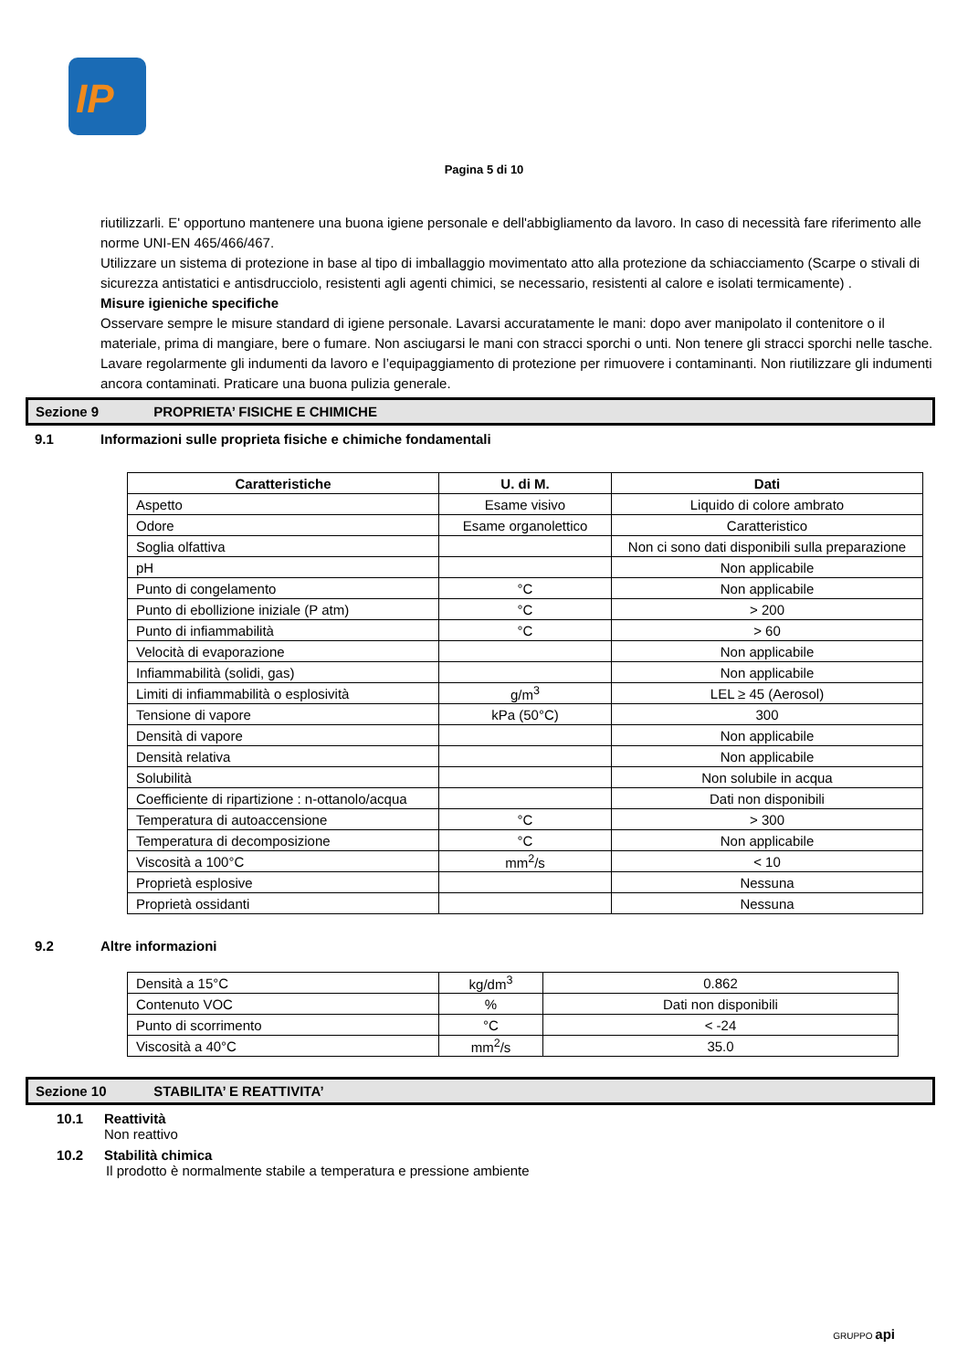IP
Pagina 5 di 10
riutilizzarli. E' opportuno mantenere una buona igiene personale e dell'abbigliamento da lavoro. In caso di necessità fare riferimento alle norme UNI-EN 465/466/467.
Utilizzare un sistema di protezione in base al tipo di imballaggio movimentato atto alla protezione da schiacciamento (Scarpe o stivali di sicurezza antistatici e antisdrucciolo, resistenti agli agenti chimici, se necessario, resistenti al calore e isolati termicamente) .
Misure igieniche specifiche
Osservare sempre le misure standard di igiene personale. Lavarsi accuratamente le mani: dopo aver manipolato il contenitore o il materiale, prima di mangiare, bere o fumare. Non asciugarsi le mani con stracci sporchi o unti. Non tenere gli stracci sporchi nelle tasche. Lavare regolarmente gli indumenti da lavoro e l’equipaggiamento di protezione per rimuovere i contaminanti. Non riutilizzare gli indumenti ancora contaminati. Praticare una buona pulizia generale.
Sezione 9 PROPRIETA’ FISICHE E CHIMICHE
9.1 Informazioni sulle proprieta fisiche e chimiche fondamentali
| Caratteristiche | U. di M. | Dati |
| --- | --- | --- |
| Aspetto | Esame visivo | Liquido di colore ambrato |
| Odore | Esame organolettico | Caratteristico |
| Soglia olfattiva | | Non ci sono dati disponibili sulla preparazione |
| pH | | Non applicabile |
| Punto di congelamento | °C | Non applicabile |
| Punto di ebollizione iniziale (P atm) | °C | > 200 |
| Punto di infiammabilità | °C | > 60 |
| Velocità di evaporazione | | Non applicabile |
| Infiammabilità (solidi, gas) | | Non applicabile |
| Limiti di infiammabilità o esplosività | g/m<sup>3</sup> | LEL ≥ 45 (Aerosol) |
| Tensione di vapore | kPa (50°C) | 300 |
| Densità di vapore | | Non applicabile |
| Densità relativa | | Non applicabile |
| Solubilità | | Non solubile in acqua |
| Coefficiente di ripartizione : n-ottanolo/acqua | | Dati non disponibili |
| Temperatura di autoaccensione | °C | > 300 |
| Temperatura di decomposizione | °C | Non applicabile |
| Viscosità a 100°C | mm<sup>2</sup>/s | < 10 |
| Proprietà esplosive | | Nessuna |
| Proprietà ossidanti | | Nessuna |
9.2 Altre informazioni
| Densità a 15°C | kg/dm<sup>3</sup> | 0.862 |
| Contenuto VOC | % | Dati non disponibili |
| Punto di scorrimento | °C | < -24 |
| Viscosità a 40°C | mm<sup>2</sup>/s | 35.0 |
Sezione 10 STABILITA’ E REATTIVITA’
10.1 Reattività
Non reattivo
10.2 Stabilità chimica
Il prodotto è normalmente stabile a temperatura e pressione ambiente
GRUPPO api